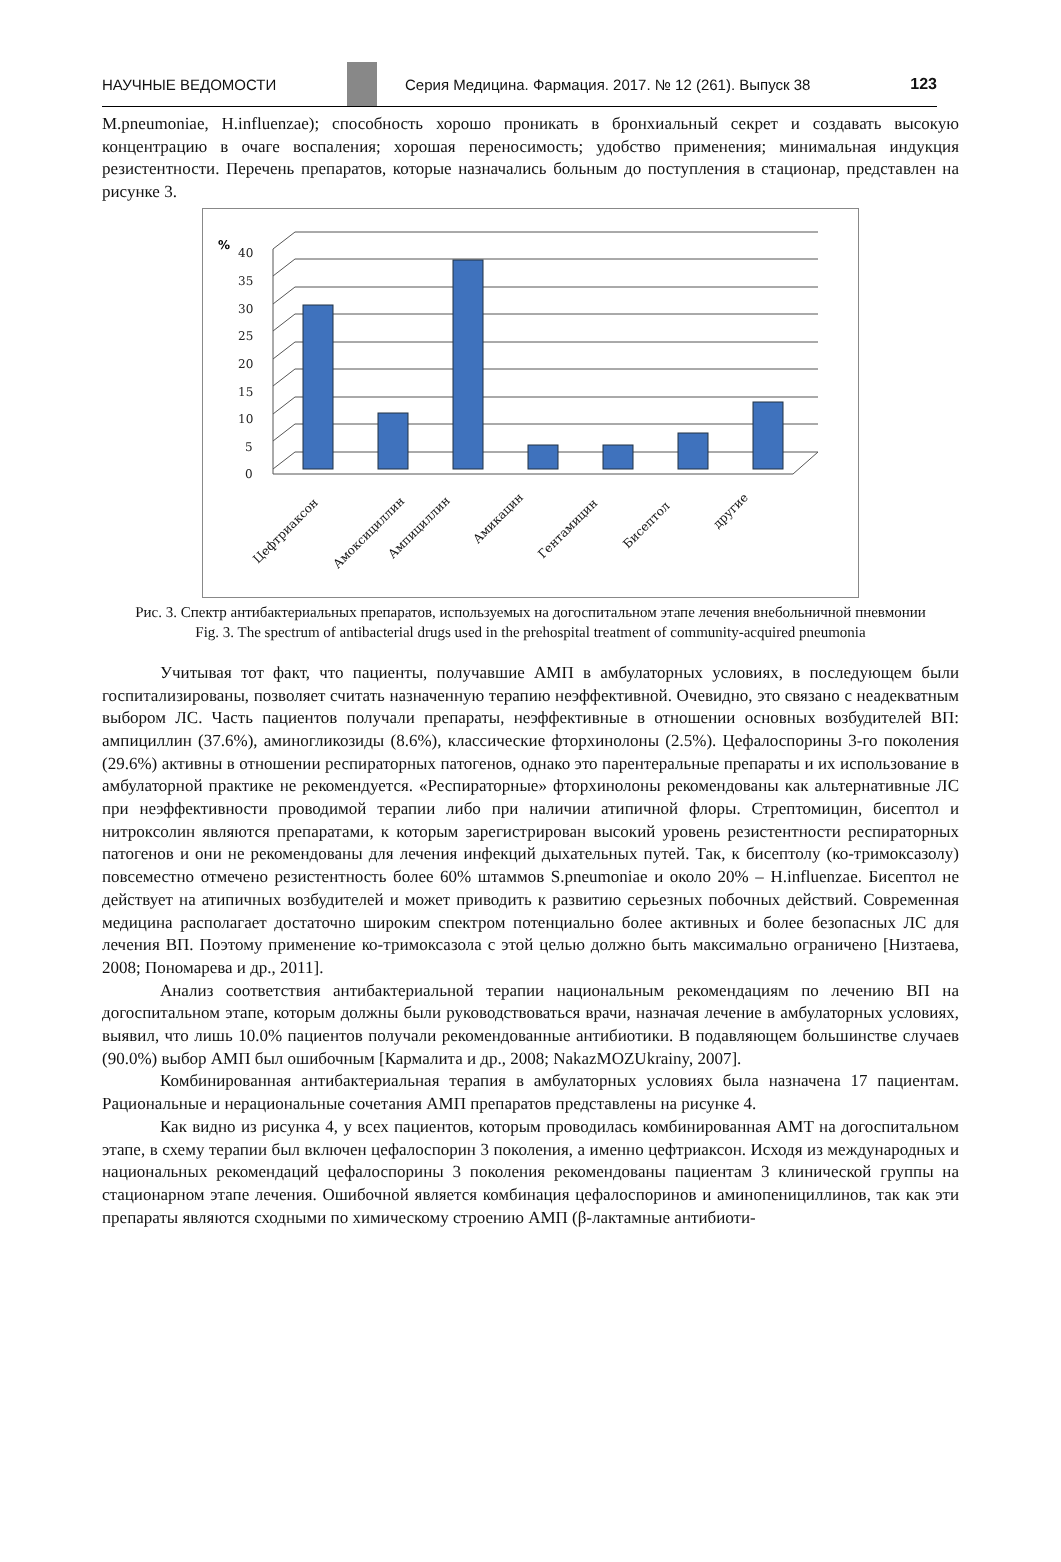НАУЧНЫЕ ВЕДОМОСТИ
Серия Медицина. Фармация. 2017. № 12 (261). Выпуск 38 123
M.pneumoniae, H.influenzae); способность хорошо проникать в бронхиальный секрет и создавать высокую концентрацию в очаге воспаления; хорошая переносимость; удобство применения; минимальная индукция резистентности. Перечень препаратов, которые назначались больным до поступления в стационар, представлен на рисунке 3.
%
40
35
30
25
20
15
10
5
0
Цефтриаксон
Амоксициллин
Ампициллин
Амикацин
Гентамицин
Бисептол
другие
Рис. 3. Спектр антибактериальных препаратов, используемых на догоспитальном этапе лечения внебольничной пневмонии
Fig. 3. The spectrum of antibacterial drugs used in the prehospital treatment of community-acquired pneumonia
Учитывая тот факт, что пациенты, получавшие АМП в амбулаторных условиях, в последующем были госпитализированы, позволяет считать назначенную терапию неэффективной. Очевидно, это связано с неадекватным выбором ЛС. Часть пациентов получали препараты, неэффективные в отношении основных возбудителей ВП: ампициллин (37.6%), аминогликозиды (8.6%), классические фторхинолоны (2.5%). Цефалоспорины 3-го поколения (29.6%) активны в отношении респираторных патогенов, однако это парентеральные препараты и их использование в амбулаторной практике не рекомендуется. «Респираторные» фторхинолоны рекомендованы как альтернативные ЛС при неэффективности проводимой терапии либо при наличии атипичной флоры. Стрептомицин, бисептол и нитроксолин являются препаратами, к которым зарегистрирован высокий уровень резистентности респираторных патогенов и они не рекомендованы для лечения инфекций дыхательных путей. Так, к бисептолу (ко-тримоксазолу) повсеместно отмечено резистентность более 60% штаммов S.pneumoniae и около 20% – H.influenzae. Бисептол не действует на атипичных возбудителей и может приводить к развитию серьезных побочных действий. Современная медицина располагает достаточно широким спектром потенциально более активных и более безопасных ЛС для лечения ВП. Поэтому применение ко-тримоксазола с этой целью должно быть максимально ограничено [Низтаева, 2008; Пономарева и др., 2011].
Анализ соответствия антибактериальной терапии национальным рекомендациям по лечению ВП на догоспитальном этапе, которым должны были руководствоваться врачи, назначая лечение в амбулаторных условиях, выявил, что лишь 10.0% пациентов получали рекомендованные антибиотики. В подавляющем большинстве случаев (90.0%) выбор АМП был ошибочным [Кармалита и др., 2008; NakazMOZUkrainy, 2007].
Комбинированная антибактериальная терапия в амбулаторных условиях была назначена 17 пациентам. Рациональные и нерациональные сочетания АМП препаратов представлены на рисунке 4.
Как видно из рисунка 4, у всех пациентов, которым проводилась комбинированная АМТ на догоспитальном этапе, в схему терапии был включен цефалоспорин 3 поколения, а именно цефтриаксон. Исходя из международных и национальных рекомендаций цефалоспорины 3 поколения рекомендованы пациентам 3 клинической группы на стационарном этапе лечения. Ошибочной является комбинация цефалоспоринов и аминопенициллинов, так как эти препараты являются сходными по химическому строению АМП (β-лактамные антибиоти-